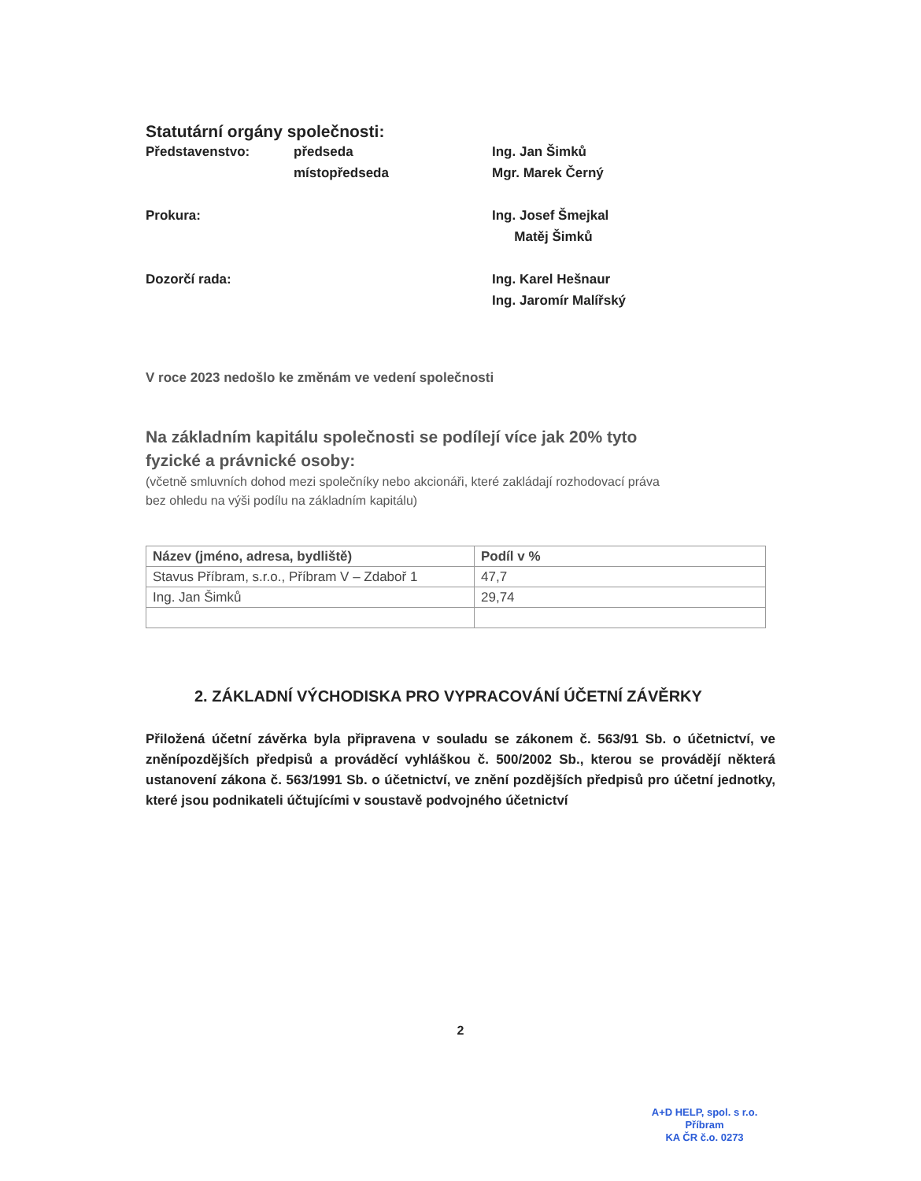Statutární orgány společnosti:
Představenstvo:
předseda
místopředseda
Ing. Jan Šimků
Mgr. Marek Černý
Prokura:
Ing. Josef Šmejkal
Matěj Šimků
Dozorčí rada:
Ing. Karel Hešnaur
Ing. Jaromír Malířský
V roce 2023 nedošlo ke změnám ve vedení společnosti
Na základním kapitálu společnosti se podílejí více jak 20% tyto
fyzické a právnické osoby:
(včetně smluvních dohod mezi společníky nebo akcionáři, které zakládají rozhodovací práva
bez ohledu na výši podílu na základním kapitálu)
| Název (jméno, adresa, bydliště) | Podíl v % |
| --- | --- |
| Stavus Příbram, s.r.o., Příbram V – Zdaboř 1 | 47,7 |
| Ing. Jan Šimků | 29,74 |
2. ZÁKLADNÍ VÝCHODISKA PRO VYPRACOVÁNÍ ÚČETNÍ ZÁVĚRKY
Přiložená účetní závěrka byla připravena v souladu se zákonem č. 563/91 Sb. o účetnictví, ve zněnípozdějších předpisů a prováděcí vyhláškou č. 500/2002 Sb., kterou se provádějí některá ustanovení zákona č. 563/1991 Sb. o účetnictví, ve znění pozdějších předpisů pro účetní jednotky, které jsou podnikateli účtujícími v soustavě podvojného účetnictví
2
A+D HELP, spol. s r.o.
Příbram
KA ČR č.o. 0273